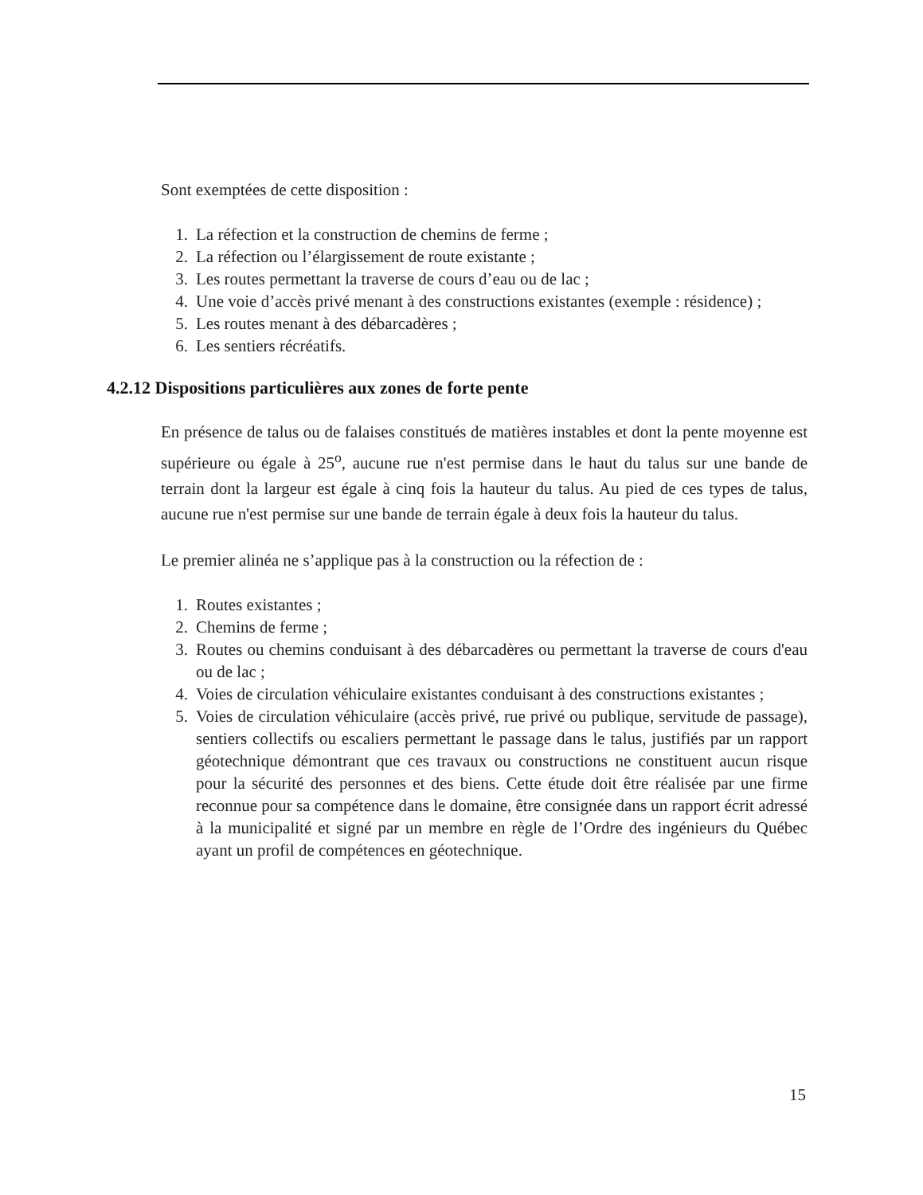Sont exemptées de cette disposition :
1. La réfection et la construction de chemins de ferme ;
2. La réfection ou l’élargissement de route existante ;
3. Les routes permettant la traverse de cours d’eau ou de lac ;
4. Une voie d’accès privé menant à des constructions existantes (exemple : résidence) ;
5. Les routes menant à des débarcadères ;
6. Les sentiers récréatifs.
4.2.12 Dispositions particulières aux zones de forte pente
En présence de talus ou de falaises constitués de matières instables et dont la pente moyenne est supérieure ou égale à 25<sup>o</sup>, aucune rue n'est permise dans le haut du talus sur une bande de terrain dont la largeur est égale à cinq fois la hauteur du talus. Au pied de ces types de talus, aucune rue n'est permise sur une bande de terrain égale à deux fois la hauteur du talus.
Le premier alinéa ne s’applique pas à la construction ou la réfection de :
1. Routes existantes ;
2. Chemins de ferme ;
3. Routes ou chemins conduisant à des débarcadères ou permettant la traverse de cours d'eau ou de lac ;
4. Voies de circulation véhiculaire existantes conduisant à des constructions existantes ;
5. Voies de circulation véhiculaire (accès privé, rue privé ou publique, servitude de passage), sentiers collectifs ou escaliers permettant le passage dans le talus, justifiés par un rapport géotechnique démontrant que ces travaux ou constructions ne constituent aucun risque pour la sécurité des personnes et des biens. Cette étude doit être réalisée par une firme reconnue pour sa compétence dans le domaine, être consignée dans un rapport écrit adressé à la municipalité et signé par un membre en règle de l’Ordre des ingénieurs du Québec ayant un profil de compétences en géotechnique.
15